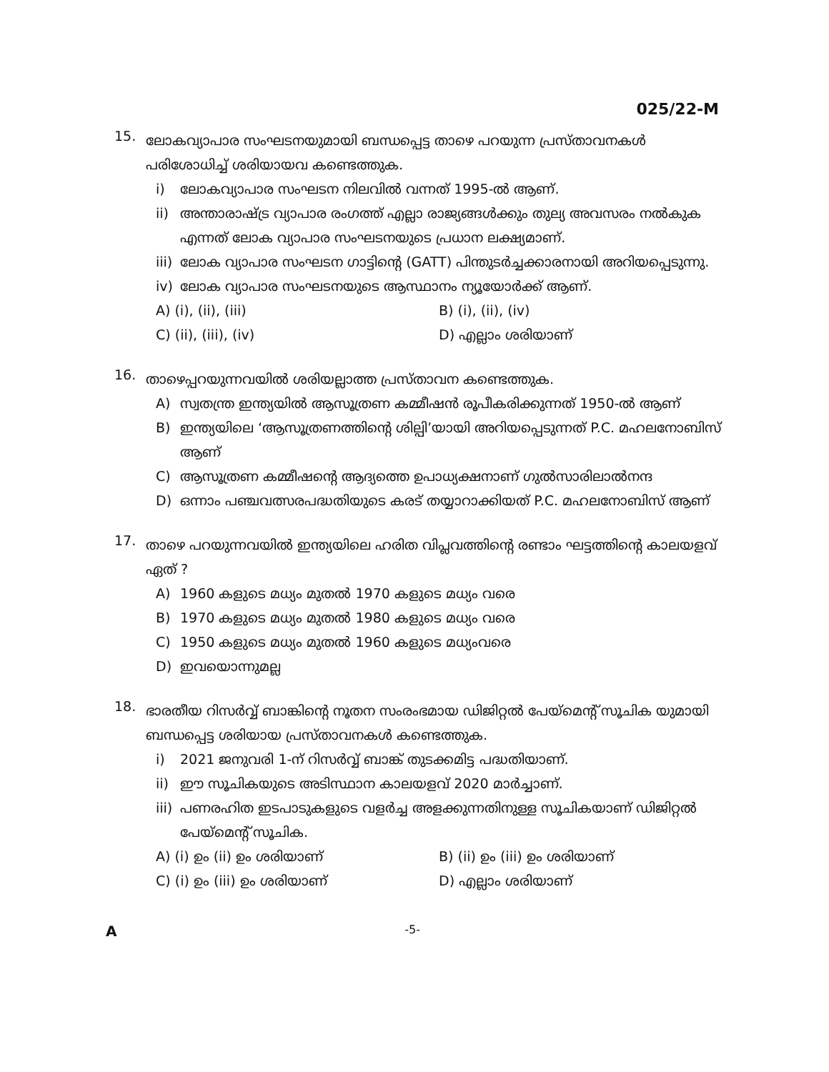025/22-M
15.
ലോകവ്യാപാര സംഘടനയുമായി ബന്ധപ്പെട്ട താഴെ പറയുന്ന പ്രസ്താവനകൾ പരിശോധിച്ച് ശരിയായവ കണ്ടെത്തുക.
i) ലോകവ്യാപാര സംഘടന നിലവിൽ വന്നത് 1995-ൽ ആണ്.
ii) അന്താരാഷ്ട്ര വ്യാപാര രംഗത്ത് എല്ലാ രാജ്യങ്ങൾക്കും തുല്യ അവസരം നൽകുക എന്നത് ലോക വ്യാപാര സംഘടനയുടെ പ്രധാന ലക്ഷ്യമാണ്.
iii) ലോക വ്യാപാര സംഘടന ഗാട്ടിന്റെ (GATT) പിന്തുടർച്ചക്കാരനായി അറിയപ്പെടുന്നു.
iv) ലോക വ്യാപാര സംഘടനയുടെ ആസ്ഥാനം ന്യൂയോർക്ക് ആണ്.
A) (i), (ii), (iii) B) (i), (ii), (iv) C) (ii), (iii), (iv) D) എല്ലാം ശരിയാണ്
16.
താഴെപ്പറയുന്നവയിൽ ശരിയല്ലാത്ത പ്രസ്താവന കണ്ടെത്തുക.
A) സ്വതന്ത്ര ഇന്ത്യയിൽ ആസൂത്രണ കമ്മീഷൻ രൂപീകരിക്കുന്നത് 1950-ൽ ആണ്
B) ഇന്ത്യയിലെ ‘ആസൂത്രണത്തിന്റെ ശില്പി’യായി അറിയപ്പെടുന്നത് P.C. മഹലനോബിസ് ആണ്
C) ആസൂത്രണ കമ്മീഷന്റെ ആദ്യത്തെ ഉപാധ്യക്ഷനാണ് ഗുൽസാരിലാൽനന്ദ
D) ഒന്നാം പഞ്ചവത്സരപദ്ധതിയുടെ കരട് തയ്യാറാക്കിയത് P.C. മഹലനോബിസ് ആണ്
17.
താഴെ പറയുന്നവയിൽ ഇന്ത്യയിലെ ഹരിത വിപ്ലവത്തിന്റെ രണ്ടാം ഘട്ടത്തിന്റെ കാലയളവ് ഏത് ?
A) 1960 കളുടെ മധ്യം മുതൽ 1970 കളുടെ മധ്യം വരെ
B) 1970 കളുടെ മധ്യം മുതൽ 1980 കളുടെ മധ്യം വരെ
C) 1950 കളുടെ മധ്യം മുതൽ 1960 കളുടെ മധ്യംവരെ
D) ഇവയൊന്നുമല്ല
18.
ഭാരതീയ റിസർവ്വ് ബാങ്കിന്റെ നൂതന സംരംഭമായ ഡിജിറ്റൽ പേയ്മെന്റ് സൂചിക യുമായി ബന്ധപ്പെട്ട ശരിയായ പ്രസ്താവനകൾ കണ്ടെത്തുക.
i) 2021 ജനുവരി 1-ന് റിസർവ്വ് ബാങ്ക് തുടക്കമിട്ട പദ്ധതിയാണ്.
ii) ഈ സൂചികയുടെ അടിസ്ഥാന കാലയളവ് 2020 മാർച്ചാണ്.
iii) പണരഹിത ഇടപാടുകളുടെ വളർച്ച അളക്കുന്നതിനുള്ള സൂചികയാണ് ഡിജിറ്റൽ പേയ്മെന്റ് സൂചിക.
A) (i) ഉം (ii) ഉം ശരിയാണ് B) (ii) ഉം (iii) ഉം ശരിയാണ് C) (i) ഉം (iii) ഉം ശരിയാണ് D) എല്ലാം ശരിയാണ്
A -5-